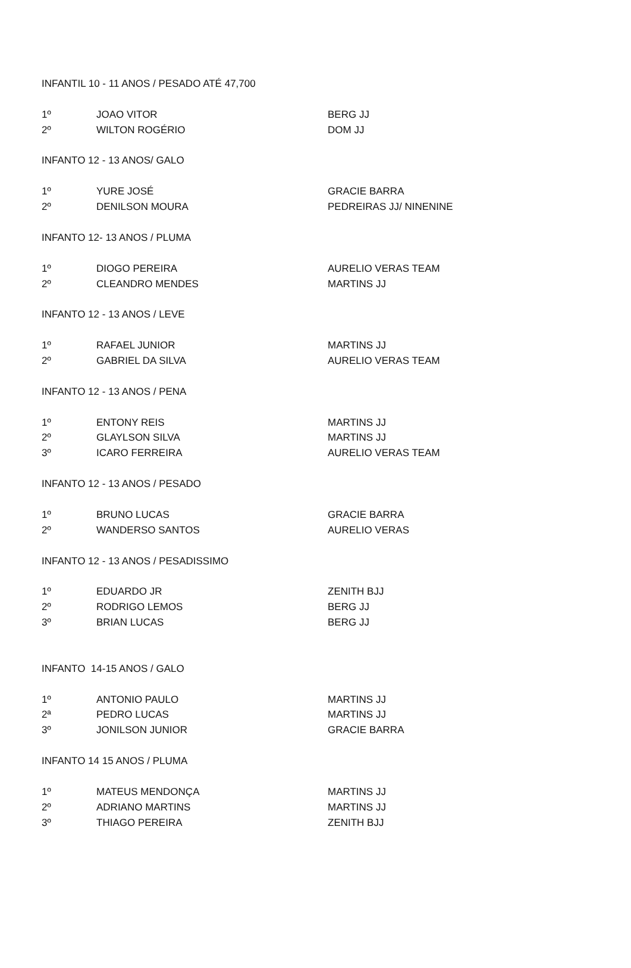| INFANTIL 10 - 11 ANOS / PESADO ATÉ 47,700 | | |
| 1º | JOAO VITOR | BERG JJ |
| 2º | WILTON ROGÉRIO | DOM JJ |
| INFANTO 12 - 13 ANOS/ GALO | | |
| 1º | YURE JOSÉ | GRACIE BARRA |
| 2º | DENILSON MOURA | PEDREIRAS JJ/ NINENINE |
| INFANTO 12- 13 ANOS / PLUMA | | |
| 1º | DIOGO PEREIRA | AURELIO VERAS TEAM |
| 2º | CLEANDRO MENDES | MARTINS JJ |
| INFANTO 12 - 13 ANOS / LEVE | | |
| 1º | RAFAEL JUNIOR | MARTINS JJ |
| 2º | GABRIEL DA SILVA | AURELIO VERAS TEAM |
| INFANTO 12 - 13 ANOS / PENA | | |
| 1º | ENTONY REIS | MARTINS JJ |
| 2º | GLAYLSON SILVA | MARTINS JJ |
| 3º | ICARO FERREIRA | AURELIO VERAS TEAM |
| INFANTO 12 - 13 ANOS / PESADO | | |
| 1º | BRUNO LUCAS | GRACIE BARRA |
| 2º | WANDERSO SANTOS | AURELIO VERAS |
| INFANTO 12 - 13 ANOS / PESADISSIMO | | |
| 1º | EDUARDO JR | ZENITH BJJ |
| 2º | RODRIGO LEMOS | BERG JJ |
| 3º | BRIAN LUCAS | BERG JJ |
| INFANTO 14-15 ANOS / GALO | | |
| 1º | ANTONIO PAULO | MARTINS JJ |
| 2ª | PEDRO LUCAS | MARTINS JJ |
| 3º | JONILSON JUNIOR | GRACIE BARRA |
| INFANTO 14 15 ANOS / PLUMA | | |
| 1º | MATEUS MENDONÇA | MARTINS JJ |
| 2º | ADRIANO MARTINS | MARTINS JJ |
| 3º | THIAGO PEREIRA | ZENITH BJJ |